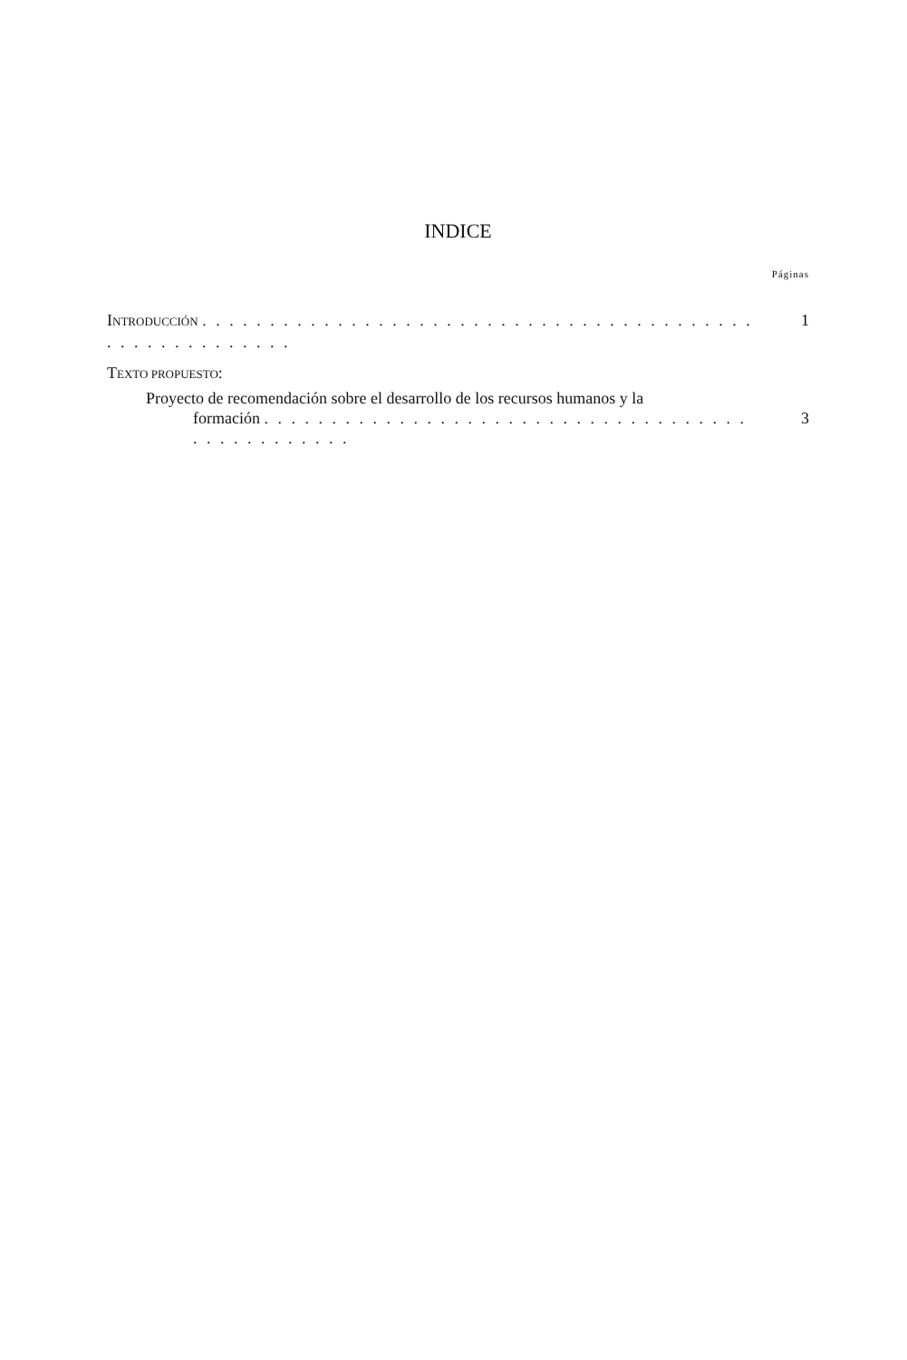INDICE
Páginas
INTRODUCCIÓN . . . . . . . . . . . . . . . . . . . . . . . . . . . . . . . . . . . . . . . . . . . . . . . . . . . . . . . 1
TEXTO PROPUESTO:
Proyecto de recomendación sobre el desarrollo de los recursos humanos y la
formación . . . . . . . . . . . . . . . . . . . . . . . . . . . . . . . . . . . . . . . . . . . . . . . . 3